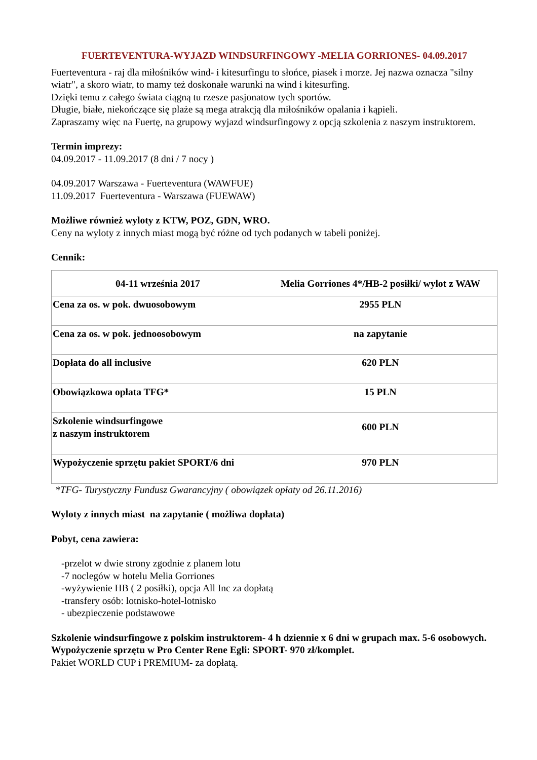FUERTEVENTURA-WYJAZD WINDSURFINGOWY -MELIA GORRIONES- 04.09.2017
Fuerteventura - raj dla miłośników wind- i kitesurfingu to słońce, piasek i morze. Jej nazwa oznacza "silny wiatr", a skoro wiatr, to mamy też doskonałe warunki na wind i kitesurfing.
Dzięki temu z całego świata ciągną tu rzesze pasjonatow tych sportów.
Długie, białe, niekończące się plaże są mega atrakcją dla miłośników opalania i kąpieli.
Zapraszamy więc na Fuertę, na grupowy wyjazd windsurfingowy z opcją szkolenia z naszym instruktorem.
Termin imprezy:
04.09.2017 - 11.09.2017 (8 dni / 7 nocy )
04.09.2017 Warszawa - Fuerteventura (WAWFUE)
11.09.2017 Fuerteventura - Warszawa (FUEWAW)
Możliwe również wyloty z KTW, POZ, GDN, WRO.
Ceny na wyloty z innych miast mogą być różne od tych podanych w tabeli poniżej.
Cennik:
| 04-11 września 2017 | Melia Gorriones 4*/HB-2 posiłki/ wylot z WAW |
| --- | --- |
| Cena za os. w pok. dwuosobowym | 2955 PLN |
| Cena za os. w pok. jednoosobowym | na zapytanie |
| Dopłata do all inclusive | 620 PLN |
| Obowiązkowa opłata TFG* | 15 PLN |
| Szkolenie windsurfingowe z naszym instruktorem | 600 PLN |
| Wypożyczenie sprzętu pakiet SPORT/6 dni | 970 PLN |
*TFG- Turystyczny Fundusz Gwarancyjny ( obowiązek opłaty od 26.11.2016)
Wyloty z innych miast na zapytanie ( możliwa dopłata)
Pobyt, cena zawiera:
-przelot w dwie strony zgodnie z planem lotu
-7 noclegów w hotelu Melia Gorriones
-wyżywienie HB ( 2 posiłki), opcja All Inc za dopłatą
-transfery osób: lotnisko-hotel-lotnisko
- ubezpieczenie podstawowe
Szkolenie windsurfingowe z polskim instruktorem- 4 h dziennie x 6 dni w grupach max. 5-6 osobowych.
Wypożyczenie sprzętu w Pro Center Rene Egli: SPORT- 970 zł/komplet.
Pakiet WORLD CUP i PREMIUM- za dopłatą.